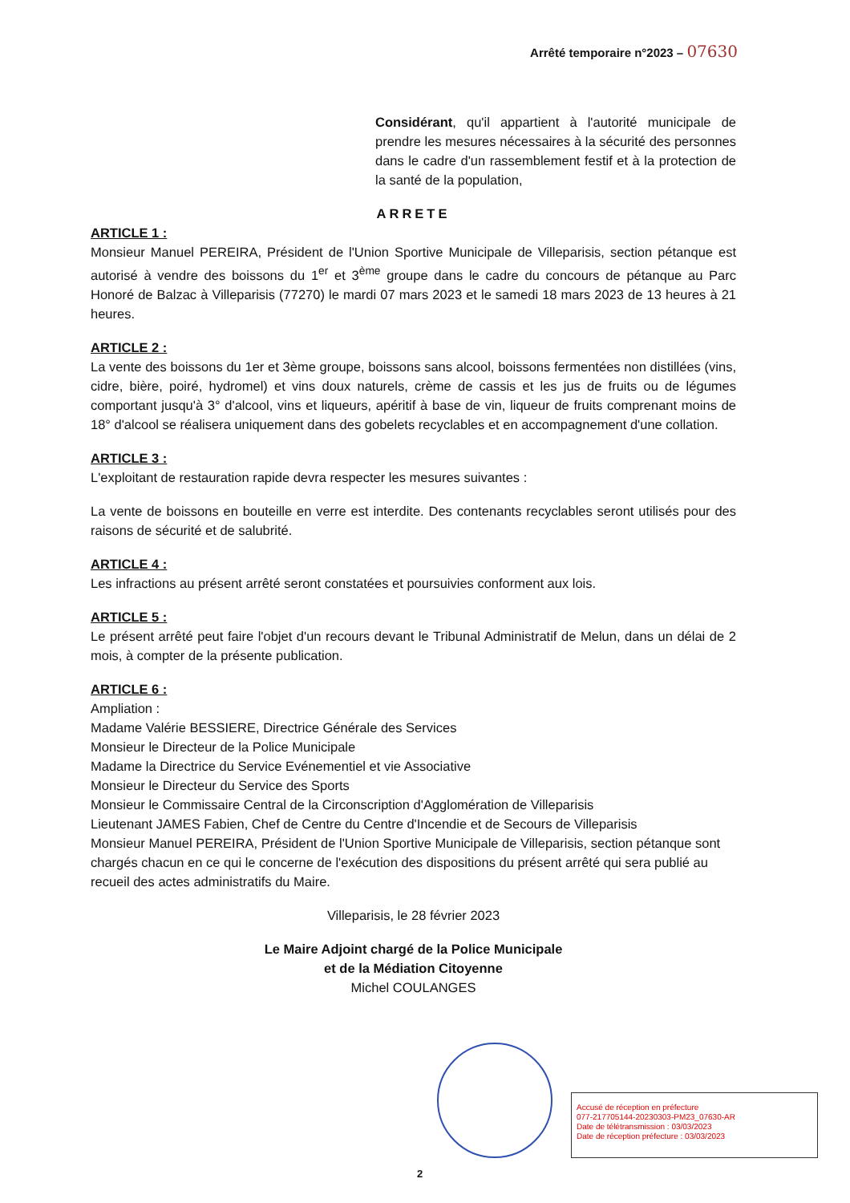Arrêté temporaire n°2023 – 07630
Considérant, qu'il appartient à l'autorité municipale de prendre les mesures nécessaires à la sécurité des personnes dans le cadre d'un rassemblement festif et à la protection de la santé de la population,
ARRETE
ARTICLE 1 :
Monsieur Manuel PEREIRA, Président de l'Union Sportive Municipale de Villeparisis, section pétanque est autorisé à vendre des boissons du 1<sup>er</sup> et 3<sup>ème</sup> groupe dans le cadre du concours de pétanque au Parc Honoré de Balzac à Villeparisis (77270) le mardi 07 mars 2023 et le samedi 18 mars 2023 de 13 heures à 21 heures.
ARTICLE 2 :
La vente des boissons du 1er et 3ème groupe, boissons sans alcool, boissons fermentées non distillées (vins, cidre, bière, poiré, hydromel) et vins doux naturels, crème de cassis et les jus de fruits ou de légumes comportant jusqu'à 3° d'alcool, vins et liqueurs, apéritif à base de vin, liqueur de fruits comprenant moins de 18° d'alcool se réalisera uniquement dans des gobelets recyclables et en accompagnement d'une collation.
ARTICLE 3 :
L'exploitant de restauration rapide devra respecter les mesures suivantes :
La vente de boissons en bouteille en verre est interdite. Des contenants recyclables seront utilisés pour des raisons de sécurité et de salubrité.
ARTICLE 4 :
Les infractions au présent arrêté seront constatées et poursuivies conforment aux lois.
ARTICLE 5 :
Le présent arrêté peut faire l'objet d'un recours devant le Tribunal Administratif de Melun, dans un délai de 2 mois, à compter de la présente publication.
ARTICLE 6 :
Ampliation :
Madame Valérie BESSIERE, Directrice Générale des Services
Monsieur le Directeur de la Police Municipale
Madame la Directrice du Service Evénementiel et vie Associative
Monsieur le Directeur du Service des Sports
Monsieur le Commissaire Central de la Circonscription d'Agglomération de Villeparisis
Lieutenant JAMES Fabien, Chef de Centre du Centre d'Incendie et de Secours de Villeparisis
Monsieur Manuel PEREIRA, Président de l'Union Sportive Municipale de Villeparisis, section pétanque sont chargés chacun en ce qui le concerne de l'exécution des dispositions du présent arrêté qui sera publié au recueil des actes administratifs du Maire.
Villeparisis, le 28 février 2023
Le Maire Adjoint chargé de la Police Municipale
et de la Médiation Citoyenne
Michel COULANGES
Accusé de réception en préfecture
077-217705144-20230303-PM23_07630-AR
Date de télétransmission : 03/03/2023
Date de réception préfecture : 03/03/2023
2